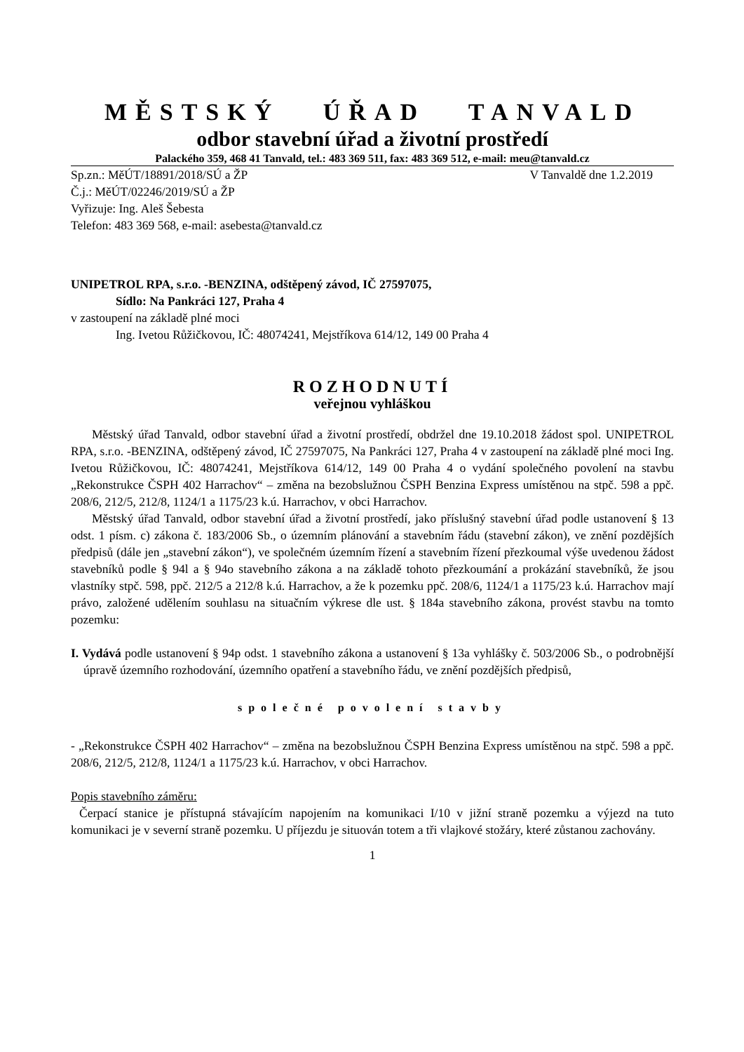MĚSTSKÝ ÚŘAD TANVALD
odbor stavební úřad a životní prostředí
Palackého 359, 468 41 Tanvald, tel.: 483 369 511, fax: 483 369 512, e-mail: meu@tanvald.cz
Sp.zn.: MěÚT/18891/2018/SÚ a ŽP V Tanvaldě dne 1.2.2019
Č.j.: MěÚT/02246/2019/SÚ a ŽP
Vyřizuje: Ing. Aleš Šebesta
Telefon: 483 369 568, e-mail: asebesta@tanvald.cz
UNIPETROL RPA, s.r.o. -BENZINA, odštěpený závod, IČ 27597075,
Sídlo: Na Pankráci 127, Praha 4
v zastoupení na základě plné moci
Ing. Ivetou Růžičkovou, IČ: 48074241, Mejstříkova 614/12, 149 00 Praha 4
ROZHODNUTÍ
veřejnou vyhláškou
Městský úřad Tanvald, odbor stavební úřad a životní prostředí, obdržel dne 19.10.2018 žádost spol. UNIPETROL RPA, s.r.o. -BENZINA, odštěpený závod, IČ 27597075, Na Pankráci 127, Praha 4 v zastoupení na základě plné moci Ing. Ivetou Růžičkovou, IČ: 48074241, Mejstříkova 614/12, 149 00 Praha 4 o vydání společného povolení na stavbu „Rekonstrukce ČSPH 402 Harrachov“ – změna na bezobslužnou ČSPH Benzina Express umístěnou na stpč. 598 a ppč. 208/6, 212/5, 212/8, 1124/1 a 1175/23 k.ú. Harrachov, v obci Harrachov.
Městský úřad Tanvald, odbor stavební úřad a životní prostředí, jako příslušný stavební úřad podle ustanovení § 13 odst. 1 písm. c) zákona č. 183/2006 Sb., o územním plánování a stavebním řádu (stavební zákon), ve znění pozdějších předpisů (dále jen „stavební zákon“), ve společném územním řízení a stavebním řízení přezkoumal výše uvedenou žádost stavebníků podle § 94l a § 94o stavebního zákona a na základě tohoto přezkoumání a prokázání stavebníků, že jsou vlastníky stpč. 598, ppč. 212/5 a 212/8 k.ú. Harrachov, a že k pozemku ppč. 208/6, 1124/1 a 1175/23 k.ú. Harrachov mají právo, založené udělením souhlasu na situačním výkrese dle ust. § 184a stavebního zákona, provést stavbu na tomto pozemku:
I. Vydává podle ustanovení § 94p odst. 1 stavebního zákona a ustanovení § 13a vyhlášky č. 503/2006 Sb., o podrobnější úpravě územního rozhodování, územního opatření a stavebního řádu, ve znění pozdějších předpisů,
společné povolení stavby
- „Rekonstrukce ČSPH 402 Harrachov“ – změna na bezobslužnou ČSPH Benzina Express umístěnou na stpč. 598 a ppč. 208/6, 212/5, 212/8, 1124/1 a 1175/23 k.ú. Harrachov, v obci Harrachov.
Popis stavebního záměru:
Čerpací stanice je přístupná stávajícím napojením na komunikaci I/10 v jižní straně pozemku a výjezd na tuto komunikaci je v severní straně pozemku. U příjezdu je situován totem a tři vlajkové stožáry, které zůstanou zachovány.
1